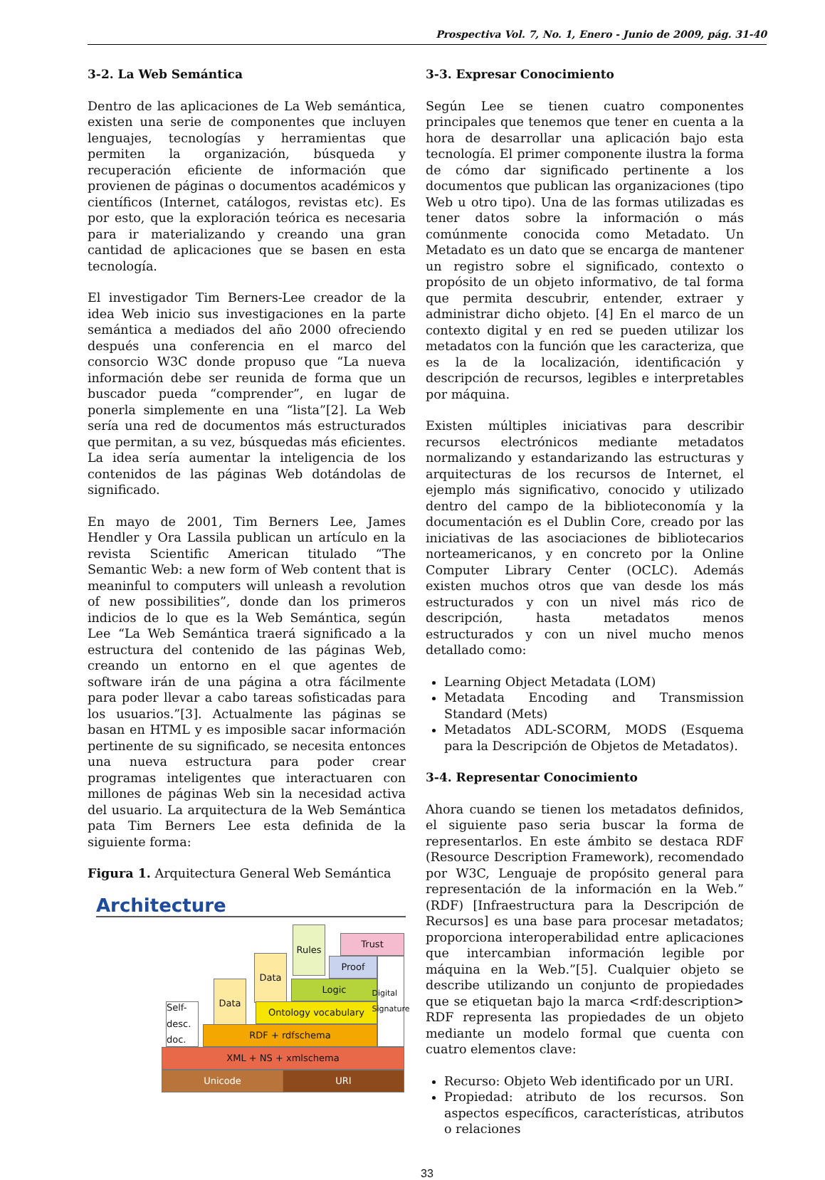Prospectiva Vol. 7, No. 1, Enero - Junio de 2009, pág. 31-40
3-2. La Web Semántica
Dentro de las aplicaciones de La Web semántica, existen una serie de componentes que incluyen lenguajes, tecnologías y herramientas que permiten la organización, búsqueda y recuperación eficiente de información que provienen de páginas o documentos académicos y científicos (Internet, catálogos, revistas etc). Es por esto, que la exploración teórica es necesaria para ir materializando y creando una gran cantidad de aplicaciones que se basen en esta tecnología.
El investigador Tim Berners-Lee creador de la idea Web inicio sus investigaciones en la parte semántica a mediados del año 2000 ofreciendo después una conferencia en el marco del consorcio W3C donde propuso que “La nueva información debe ser reunida de forma que un buscador pueda “comprender”, en lugar de ponerla simplemente en una “lista”[2]. La Web sería una red de documentos más estructurados que permitan, a su vez, búsquedas más eficientes. La idea sería aumentar la inteligencia de los contenidos de las páginas Web dotándolas de significado.
En mayo de 2001, Tim Berners Lee, James Hendler y Ora Lassila publican un artículo en la revista Scientific American titulado “The Semantic Web: a new form of Web content that is meaninful to computers will unleash a revolution of new possibilities”, donde dan los primeros indicios de lo que es la Web Semántica, según Lee “La Web Semántica traerá significado a la estructura del contenido de las páginas Web, creando un entorno en el que agentes de software irán de una página a otra fácilmente para poder llevar a cabo tareas sofisticadas para los usuarios.”[3]. Actualmente las páginas se basan en HTML y es imposible sacar información pertinente de su significado, se necesita entonces una nueva estructura para poder crear programas inteligentes que interactuaren con millones de páginas Web sin la necesidad activa del usuario. La arquitectura de la Web Semántica pata Tim Berners Lee esta definida de la siguiente forma:
Figura 1. Arquitectura General Web Semántica
Architecture
Self- desc. doc.
Data
Data
Rules
Trust
Proof
Logic
Ontology vocabulary
RDF + rdfschema
Digital Signature
XML + NS + xmlschema
Unicode URI
3-3. Expresar Conocimiento
Según Lee se tienen cuatro componentes principales que tenemos que tener en cuenta a la hora de desarrollar una aplicación bajo esta tecnología. El primer componente ilustra la forma de cómo dar significado pertinente a los documentos que publican las organizaciones (tipo Web u otro tipo). Una de las formas utilizadas es tener datos sobre la información o más comúnmente conocida como Metadato. Un Metadato es un dato que se encarga de mantener un registro sobre el significado, contexto o propósito de un objeto informativo, de tal forma que permita descubrir, entender, extraer y administrar dicho objeto. [4] En el marco de un contexto digital y en red se pueden utilizar los metadatos con la función que les caracteriza, que es la de la localización, identificación y descripción de recursos, legibles e interpretables por máquina.
Existen múltiples iniciativas para describir recursos electrónicos mediante metadatos normalizando y estandarizando las estructuras y arquitecturas de los recursos de Internet, el ejemplo más significativo, conocido y utilizado dentro del campo de la biblioteconomía y la documentación es el Dublin Core, creado por las iniciativas de las asociaciones de bibliotecarios norteamericanos, y en concreto por la Online Computer Library Center (OCLC). Además existen muchos otros que van desde los más estructurados y con un nivel más rico de descripción, hasta metadatos menos estructurados y con un nivel mucho menos detallado como:
Learning Object Metadata (LOM)
Metadata Encoding and Transmission Standard (Mets)
Metadatos ADL-SCORM, MODS (Esquema para la Descripción de Objetos de Metadatos).
3-4. Representar Conocimiento
Ahora cuando se tienen los metadatos definidos, el siguiente paso seria buscar la forma de representarlos. En este ámbito se destaca RDF (Resource Description Framework), recomendado por W3C, Lenguaje de propósito general para representación de la información en la Web.” (RDF) [Infraestructura para la Descripción de Recursos] es una base para procesar metadatos; proporciona interoperabilidad entre aplicaciones que intercambian información legible por máquina en la Web.”[5]. Cualquier objeto se describe utilizando un conjunto de propiedades que se etiquetan bajo la marca <rdf:description> RDF representa las propiedades de un objeto mediante un modelo formal que cuenta con cuatro elementos clave:
Recurso: Objeto Web identificado por un URI.
Propiedad: atributo de los recursos. Son aspectos específicos, características, atributos o relaciones
33